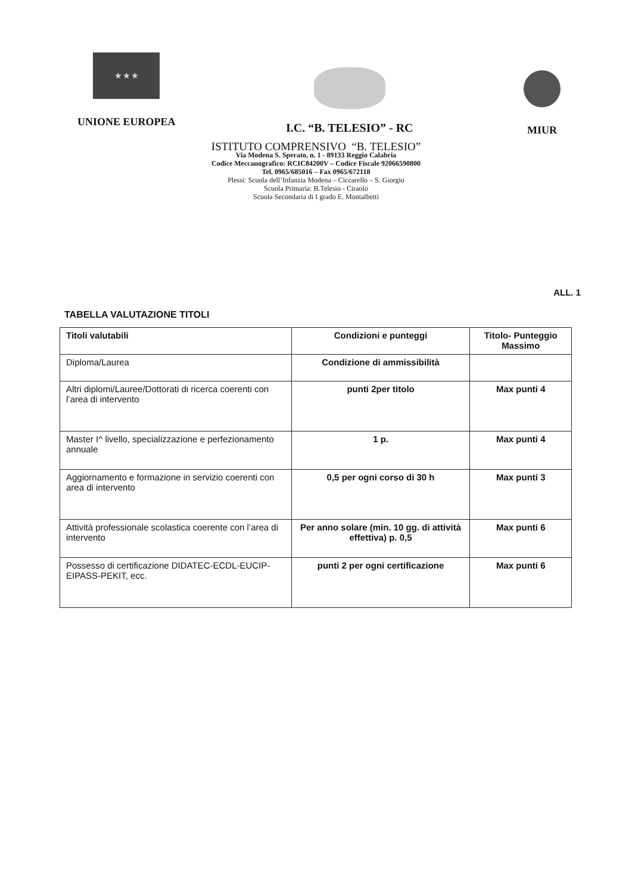★ ★ ★
UNIONE EUROPEA
I.C. “B. TELESIO” - RC MIUR
ISTITUTO COMPRENSIVO “B. TELESIO”
Via Modena S. Sperato, n. 1 - 89133 Reggio Calabria
Codice Meccanografico: RCIC84200V – Codice Fiscale 92066590800
Tel. 0965/685016 – Fax 0965/672118
Plessi: Scuola dell’Infanzia Modena – Ciccarello – S. Giorgio
Scuola Primaria: B.Telesio - Ciraolo
Scuola Secondaria di I grado E. Montalbetti
ALL. 1
TABELLA VALUTAZIONE TITOLI
| Titoli valutabili | Condizioni e punteggi | Titolo- Punteggio Massimo |
| --- | --- | --- |
| Diploma/Laurea | Condizione di ammissibilità | |
| Altri diplomi/Lauree/Dottorati di ricerca coerenti con l’area di intervento | punti 2per titolo | Max punti 4 |
| Master I^ livello, specializzazione e perfezionamento annuale | 1 p. | Max punti 4 |
| Aggiornamento e formazione in servizio coerenti con area di intervento | 0,5 per ogni corso di 30 h | Max punti 3 |
| Attività professionale scolastica coerente con l’area di intervento | Per anno solare (min. 10 gg. di attività effettiva) p. 0,5 | Max punti 6 |
| Possesso di certificazione DIDATEC-ECDL-EUCIP- EIPASS-PEKIT, ecc. | punti 2 per ogni certificazione | Max punti 6 |